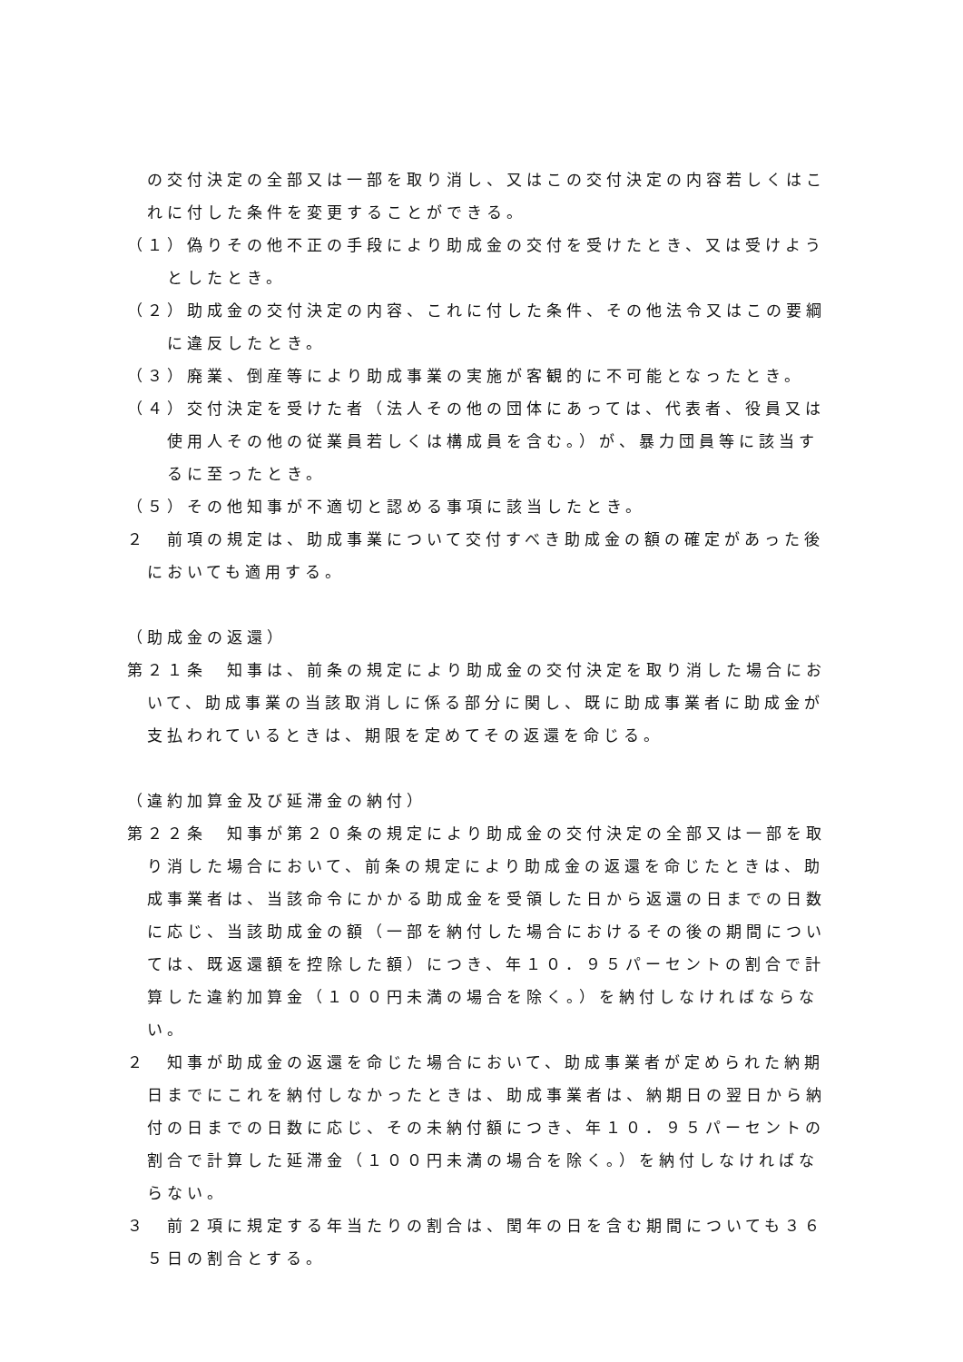の交付決定の全部又は一部を取り消し、又はこの交付決定の内容若しくはこれに付した条件を変更することができる。
（１）偽りその他不正の手段により助成金の交付を受けたとき、又は受けようとしたとき。
（２）助成金の交付決定の内容、これに付した条件、その他法令又はこの要綱に違反したとき。
（３）廃業、倒産等により助成事業の実施が客観的に不可能となったとき。
（４）交付決定を受けた者（法人その他の団体にあっては、代表者、役員又は使用人その他の従業員若しくは構成員を含む。）が、暴力団員等に該当するに至ったとき。
（５）その他知事が不適切と認める事項に該当したとき。
２　前項の規定は、助成事業について交付すべき助成金の額の確定があった後においても適用する。
（助成金の返還）
第２１条　知事は、前条の規定により助成金の交付決定を取り消した場合において、助成事業の当該取消しに係る部分に関し、既に助成事業者に助成金が支払われているときは、期限を定めてその返還を命じる。
（違約加算金及び延滞金の納付）
第２２条　知事が第２０条の規定により助成金の交付決定の全部又は一部を取り消した場合において、前条の規定により助成金の返還を命じたときは、助成事業者は、当該命令にかかる助成金を受領した日から返還の日までの日数に応じ、当該助成金の額（一部を納付した場合におけるその後の期間については、既返還額を控除した額）につき、年１０．９５パーセントの割合で計算した違約加算金（１００円未満の場合を除く。）を納付しなければならない。
２　知事が助成金の返還を命じた場合において、助成事業者が定められた納期日までにこれを納付しなかったときは、助成事業者は、納期日の翌日から納付の日までの日数に応じ、その未納付額につき、年１０．９５パーセントの割合で計算した延滞金（１００円未満の場合を除く。）を納付しなければならない。
３　前２項に規定する年当たりの割合は、閏年の日を含む期間についても３６５日の割合とする。